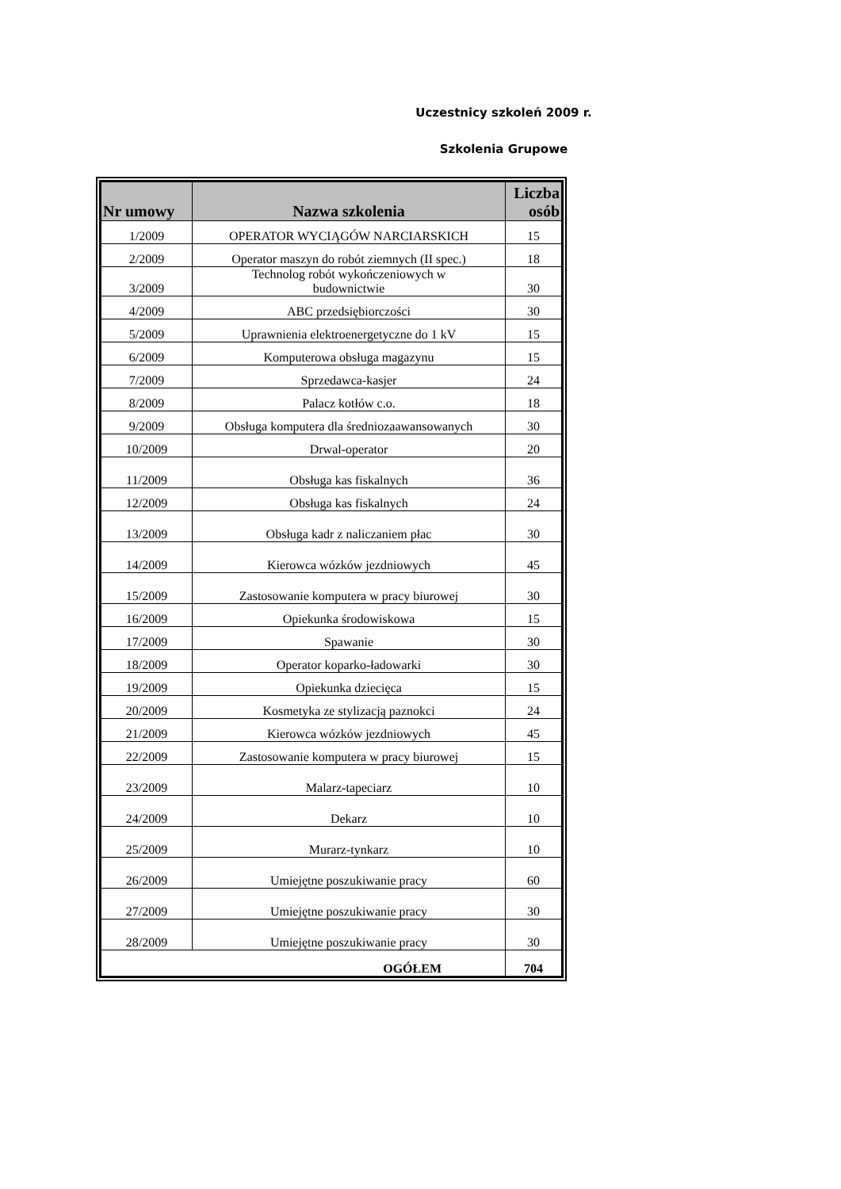Uczestnicy szkoleń 2009 r.
Szkolenia Grupowe
| Nr umowy | Nazwa szkolenia | Liczba osób |
| --- | --- | --- |
| 1/2009 | OPERATOR WYCIĄGÓW NARCIARSKICH | 15 |
| 2/2009 | Operator maszyn do robót ziemnych (II spec.) | 18 |
| 3/2009 | Technolog robót wykończeniowych w budownictwie | 30 |
| 4/2009 | ABC przedsiębiorczości | 30 |
| 5/2009 | Uprawnienia elektroenergetyczne do 1 kV | 15 |
| 6/2009 | Komputerowa obsługa magazynu | 15 |
| 7/2009 | Sprzedawca-kasjer | 24 |
| 8/2009 | Palacz kotłów c.o. | 18 |
| 9/2009 | Obsługa komputera dla średniozaawansowanych | 30 |
| 10/2009 | Drwal-operator | 20 |
| 11/2009 | Obsługa kas fiskalnych | 36 |
| 12/2009 | Obsługa kas fiskalnych | 24 |
| 13/2009 | Obsługa kadr z naliczaniem płac | 30 |
| 14/2009 | Kierowca wózków jezdniowych | 45 |
| 15/2009 | Zastosowanie komputera w pracy biurowej | 30 |
| 16/2009 | Opiekunka środowiskowa | 15 |
| 17/2009 | Spawanie | 30 |
| 18/2009 | Operator koparko-ładowarki | 30 |
| 19/2009 | Opiekunka dziecięca | 15 |
| 20/2009 | Kosmetyka ze stylizacją paznokci | 24 |
| 21/2009 | Kierowca wózków jezdniowych | 45 |
| 22/2009 | Zastosowanie komputera w pracy biurowej | 15 |
| 23/2009 | Malarz-tapeciarz | 10 |
| 24/2009 | Dekarz | 10 |
| 25/2009 | Murarz-tynkarz | 10 |
| 26/2009 | Umiejętne poszukiwanie pracy | 60 |
| 27/2009 | Umiejętne poszukiwanie pracy | 30 |
| 28/2009 | Umiejętne poszukiwanie pracy | 30 |
| OGÓŁEM | | 704 |